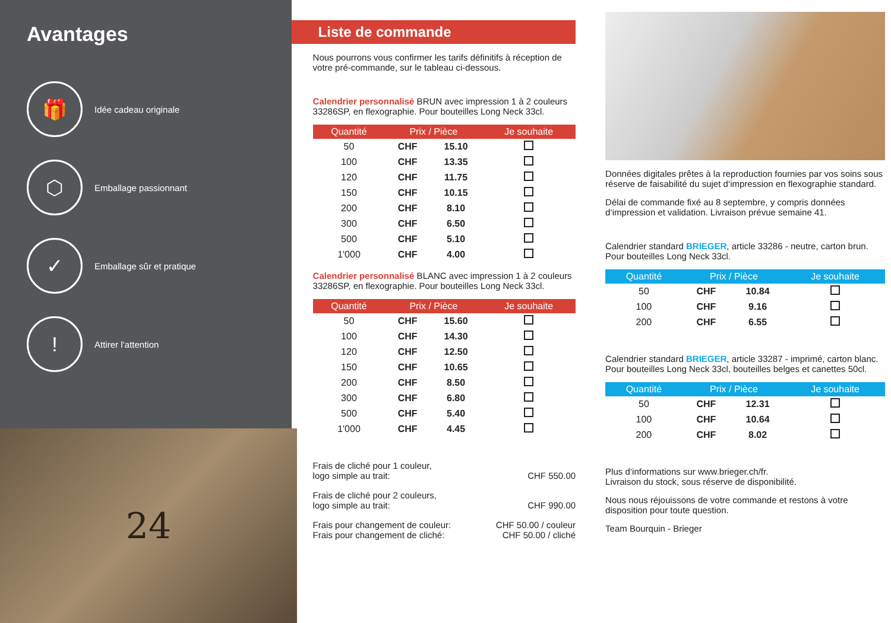Avantages
🎁
Idée cadeau originale
⬡
Emballage passionnant
✓
Emballage sûr et pratique
!
Attirer l‘attention
24
Liste de commande
Nous pourrons vous confirmer les tarifs définitifs à réception de votre pré-commande, sur le tableau ci-dessous.
Calendrier personnalisé BRUN avec impression 1 à 2 couleurs 33286SP, en flexographie. Pour bouteilles Long Neck 33cl.
| Quantité | Prix / Pièce | | Je souhaite |
| --- | --- | --- | --- |
| 50 | CHF | 15.10 | |
| 100 | CHF | 13.35 | |
| 120 | CHF | 11.75 | |
| 150 | CHF | 10.15 | |
| 200 | CHF | 8.10 | |
| 300 | CHF | 6.50 | |
| 500 | CHF | 5.10 | |
| 1'000 | CHF | 4.00 | |
Calendrier personnalisé BLANC avec impression 1 à 2 couleurs 33286SP, en flexographie. Pour bouteilles Long Neck 33cl.
| Quantité | Prix / Pièce | | Je souhaite |
| --- | --- | --- | --- |
| 50 | CHF | 15.60 | |
| 100 | CHF | 14.30 | |
| 120 | CHF | 12.50 | |
| 150 | CHF | 10.65 | |
| 200 | CHF | 8.50 | |
| 300 | CHF | 6.80 | |
| 500 | CHF | 5.40 | |
| 1'000 | CHF | 4.45 | |
Frais de cliché pour 1 couleur,
logo simple au trait:
CHF 550.00
Frais de cliché pour 2 couleurs,
logo simple au trait:
CHF 990.00
Frais pour changement de couleur:
Frais pour changement de cliché:
CHF 50.00 / couleur
CHF 50.00 / cliché
Données digitales prêtes à la reproduction fournies par vos soins sous réserve de faisabilité du sujet d‘impression en flexographie standard.
Délai de commande fixé au 8 septembre, y compris données d‘impression et validation. Livraison prévue semaine 41.
Calendrier standard BRIEGER, article 33286 - neutre, carton brun. Pour bouteilles Long Neck 33cl.
| Quantité | Prix / Pièce | | Je souhaite |
| --- | --- | --- | --- |
| 50 | CHF | 10.84 | |
| 100 | CHF | 9.16 | |
| 200 | CHF | 6.55 | |
Calendrier standard BRIEGER, article 33287 - imprimé, carton blanc. Pour bouteilles Long Neck 33cl, bouteilles belges et canettes 50cl.
| Quantité | Prix / Pièce | | Je souhaite |
| --- | --- | --- | --- |
| 50 | CHF | 12.31 | |
| 100 | CHF | 10.64 | |
| 200 | CHF | 8.02 | |
Plus d‘informations sur www.brieger.ch/fr.
Livraison du stock, sous réserve de disponibilité.
Nous nous réjouissons de votre commande et restons à votre disposition pour toute question.
Team Bourquin - Brieger